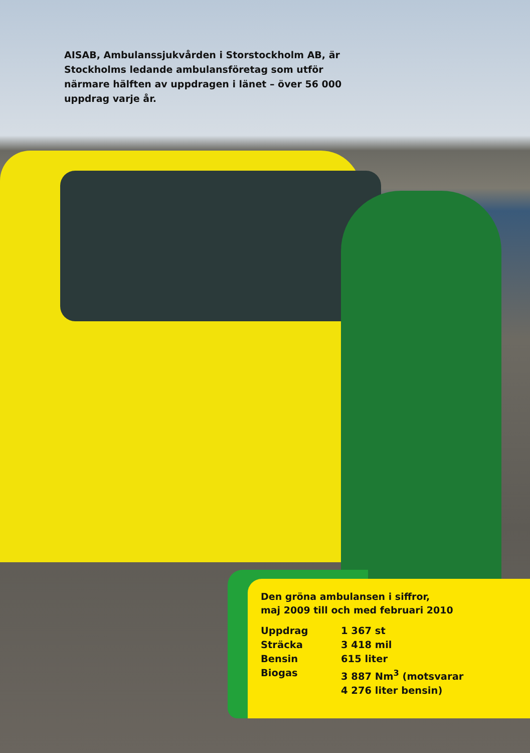AISAB, Ambulanssjukvården i Storstockholm AB, är Stockholms ledande ambulansföretag som utför närmare hälften av uppdragen i länet – över 56 000 uppdrag varje år.
Den gröna ambulansen i siffror,
maj 2009 till och med februari 2010
| Uppdrag | 1 367 st |
| Sträcka | 3 418 mil |
| Bensin | 615 liter |
| Biogas | 3 887 Nm<sup>3</sup> (motsvarar 4 276 liter bensin) |